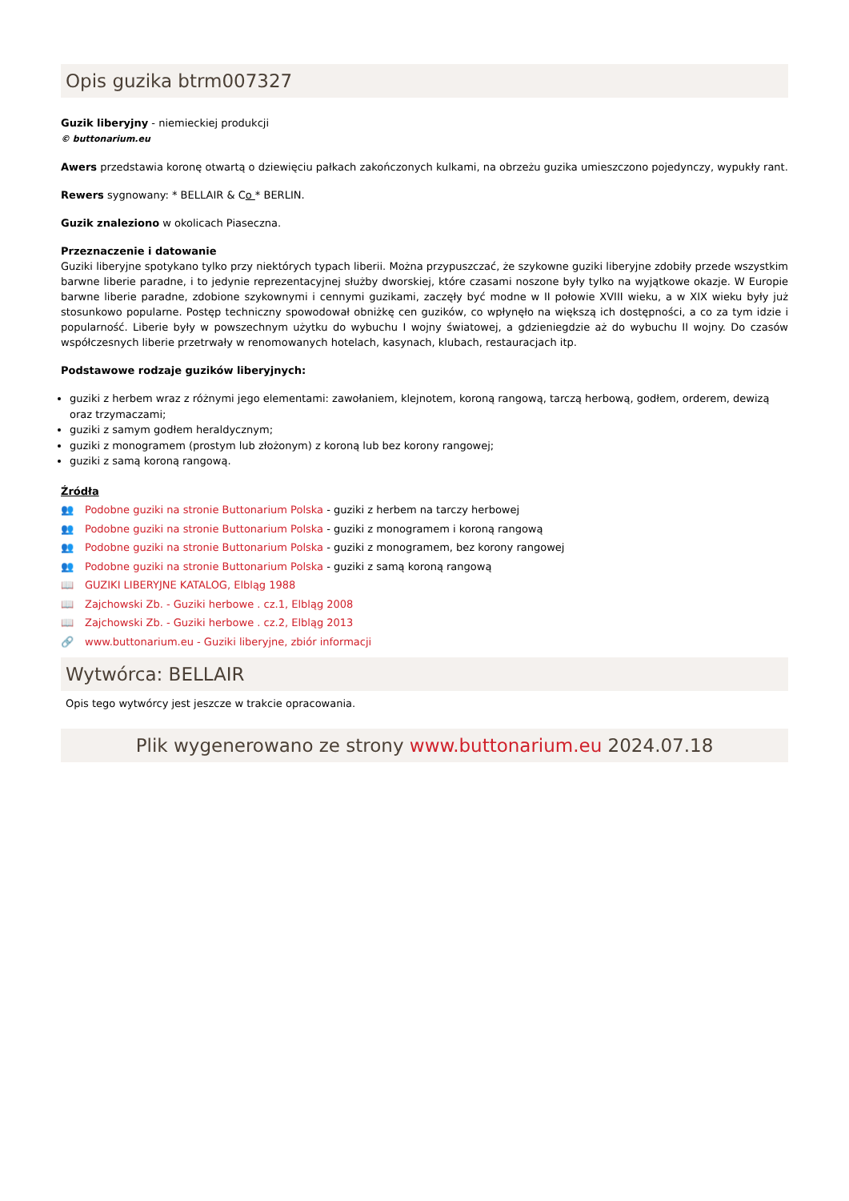Opis guzika btrm007327
Guzik liberyjny - niemieckiej produkcji
© buttonarium.eu
Awers przedstawia koronę otwartą o dziewięciu pałkach zakończonych kulkami, na obrzeżu guzika umieszczono pojedynczy, wypukły rant.
Rewers sygnowany: * BELLAIR & Co * BERLIN.
Guzik znaleziono w okolicach Piaseczna.
Przeznaczenie i datowanie
Guziki liberyjne spotykano tylko przy niektórych typach liberii. Można przypuszczać, że szykowne guziki liberyjne zdobiły przede wszystkim barwne liberie paradne, i to jedynie reprezentacyjnej służby dworskiej, które czasami noszone były tylko na wyjątkowe okazje. W Europie barwne liberie paradne, zdobione szykownymi i cennymi guzikami, zaczęły być modne w II połowie XVIII wieku, a w XIX wieku były już stosunkowo popularne. Postęp techniczny spowodował obniżkę cen guzików, co wpłynęło na większą ich dostępności, a co za tym idzie i popularność. Liberie były w powszechnym użytku do wybuchu I wojny światowej, a gdzieniegdzie aż do wybuchu II wojny. Do czasów współczesnych liberie przetrwały w renomowanych hotelach, kasynach, klubach, restauracjach itp.
Podstawowe rodzaje guzików liberyjnych:
guziki z herbem wraz z różnymi jego elementami: zawołaniem, klejnotem, koroną rangową, tarczą herbową, godłem, orderem, dewizą oraz trzymaczami;
guziki z samym godłem heraldycznym;
guziki z monogramem (prostym lub złożonym) z koroną lub bez korony rangowej;
guziki z samą koroną rangową.
Źródła
👥 Podobne guziki na stronie Buttonarium Polska - guziki z herbem na tarczy herbowej
👥 Podobne guziki na stronie Buttonarium Polska - guziki z monogramem i koroną rangową
👥 Podobne guziki na stronie Buttonarium Polska - guziki z monogramem, bez korony rangowej
👥 Podobne guziki na stronie Buttonarium Polska - guziki z samą koroną rangową
📖 GUZIKI LIBERYJNE KATALOG, Elbląg 1988
📖 Zajchowski Zb. - Guziki herbowe . cz.1, Elbląg 2008
📖 Zajchowski Zb. - Guziki herbowe . cz.2, Elbląg 2013
🔗 www.buttonarium.eu - Guziki liberyjne, zbiór informacji
Wytwórca: BELLAIR
Opis tego wytwórcy jest jeszcze w trakcie opracowania.
Plik wygenerowano ze strony www.buttonarium.eu 2024.07.18